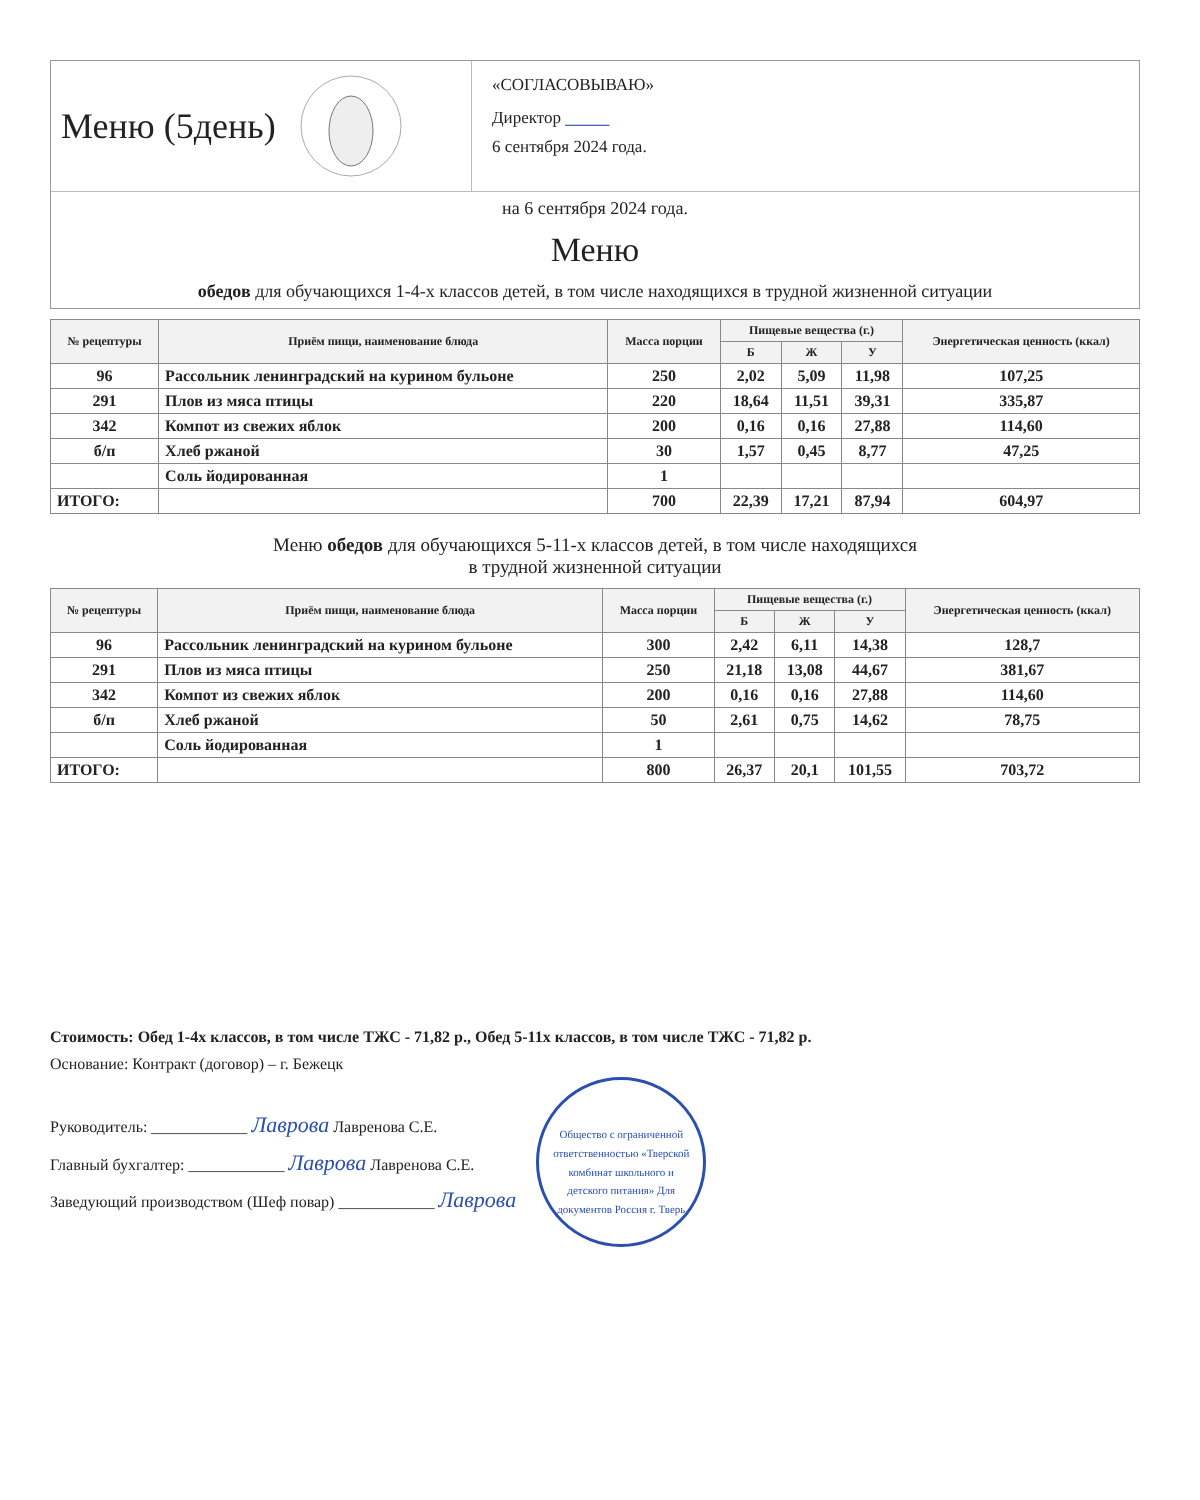Меню (5день)
«СОГЛАСОВЫВАЮ»
Директор ____
6 сентября 2024 года.
на 6 сентября 2024 года.
Меню
обедов для обучающихся 1-4-х классов детей, в том числе находящихся в трудной жизненной ситуации
| № рецептуры | Приём пищи, наименование блюда | Масса порции | Пищевые вещества (г.) | | | Энергетическая ценность (ккал) |
| --- | --- | --- | --- | --- | --- | --- |
| | | | Б | Ж | У | |
| 96 | Рассольник ленинградский на курином бульоне | 250 | 2,02 | 5,09 | 11,98 | 107,25 |
| 291 | Плов из мяса птицы | 220 | 18,64 | 11,51 | 39,31 | 335,87 |
| 342 | Компот из свежих яблок | 200 | 0,16 | 0,16 | 27,88 | 114,60 |
| б/п | Хлеб ржаной | 30 | 1,57 | 0,45 | 8,77 | 47,25 |
| | Соль йодированная | 1 | | | | |
| ИТОГО: | | 700 | 22,39 | 17,21 | 87,94 | 604,97 |
Меню обедов для обучающихся 5-11-х классов детей, в том числе находящихся
в трудной жизненной ситуации
| № рецептуры | Приём пищи, наименование блюда | Масса порции | Пищевые вещества (г.) | | | Энергетическая ценность (ккал) |
| --- | --- | --- | --- | --- | --- | --- |
| | | | Б | Ж | У | |
| 96 | Рассольник ленинградский на курином бульоне | 300 | 2,42 | 6,11 | 14,38 | 128,7 |
| 291 | Плов из мяса птицы | 250 | 21,18 | 13,08 | 44,67 | 381,67 |
| 342 | Компот из свежих яблок | 200 | 0,16 | 0,16 | 27,88 | 114,60 |
| б/п | Хлеб ржаной | 50 | 2,61 | 0,75 | 14,62 | 78,75 |
| | Соль йодированная | 1 | | | | |
| ИТОГО: | | 800 | 26,37 | 20,1 | 101,55 | 703,72 |
Стоимость: Обед 1-4х классов, в том числе ТЖС - 71,82 р., Обед 5-11х классов, в том числе ТЖС - 71,82 р.
Основание: Контракт (договор) – г. Бежецк
Руководитель: ____________ Лаврова Лавренова С.Е.
Главный бухгалтер: ____________ Лаврова Лавренова С.Е.
Заведующий производством (Шеф повар) ____________ Лаврова
Общество с ограниченной ответственностью «Тверской комбинат школьного и детского питания» Для документов Россия г. Тверь